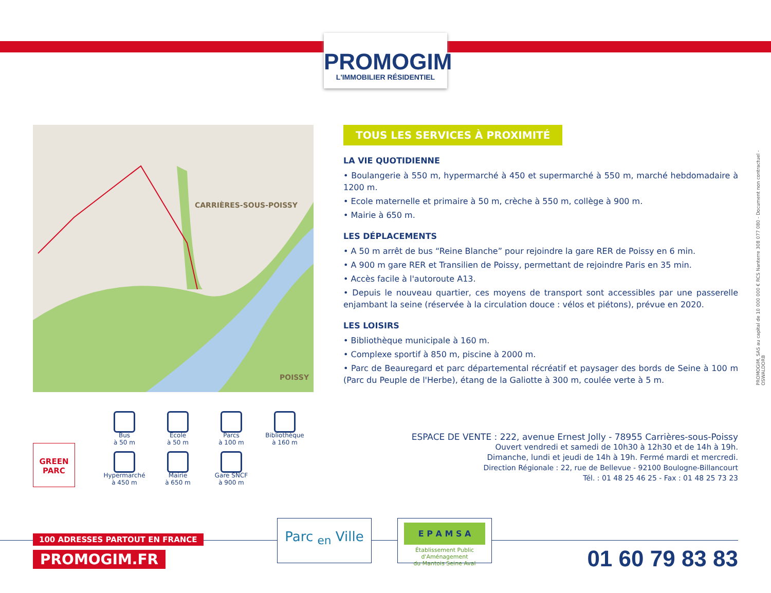PROMOGIM
L'IMMOBILIER RÉSIDENTIEL
CARRIÈRES-SOUS-POISSY
POISSY
TOUS LES SERVICES À PROXIMITÉ
LA VIE QUOTIDIENNE
• Boulangerie à 550 m, hypermarché à 450 et supermarché à 550 m, marché hebdomadaire à 1200 m.
• Ecole maternelle et primaire à 50 m, crèche à 550 m, collège à 900 m.
• Mairie à 650 m.
LES DÉPLACEMENTS
• A 50 m arrêt de bus “Reine Blanche” pour rejoindre la gare RER de Poissy en 6 min.
• A 900 m gare RER et Transilien de Poissy, permettant de rejoindre Paris en 35 min.
• Accès facile à l'autoroute A13.
• Depuis le nouveau quartier, ces moyens de transport sont accessibles par une passerelle enjambant la seine (réservée à la circulation douce : vélos et piétons), prévue en 2020.
LES LOISIRS
• Bibliothèque municipale à 160 m.
• Complexe sportif à 850 m, piscine à 2000 m.
• Parc de Beauregard et parc départemental récréatif et paysager des bords de Seine à 100 m (Parc du Peuple de l'Herbe), étang de la Galiotte à 300 m, coulée verte à 5 m.
PROMOGIM, SAS au capital de 10 000 000 € RCS Nanterre 308 077 080 - Document non contractuel - OSWALDORB
GREEN
PARC
Bus
à 50 m
Ecole
à 50 m
Parcs
à 100 m
Bibliothèque
à 160 m
Hypermarché
à 450 m
Mairie
à 650 m
Gare SNCF
à 900 m
ESPACE DE VENTE : 222, avenue Ernest Jolly - 78955 Carrières-sous-Poissy
Ouvert vendredi et samedi de 10h30 à 12h30 et de 14h à 19h.
Dimanche, lundi et jeudi de 14h à 19h. Fermé mardi et mercredi.
Direction Régionale : 22, rue de Bellevue - 92100 Boulogne-Billancourt
Tél. : 01 48 25 46 25 - Fax : 01 48 25 73 23
100 ADRESSES PARTOUT EN FRANCE
PROMOGIM.FR
Parc <sub>en</sub> Ville
E P A M S A
Établissement Public d'Aménagement
du Mantois Seine Aval
01 60 79 83 83